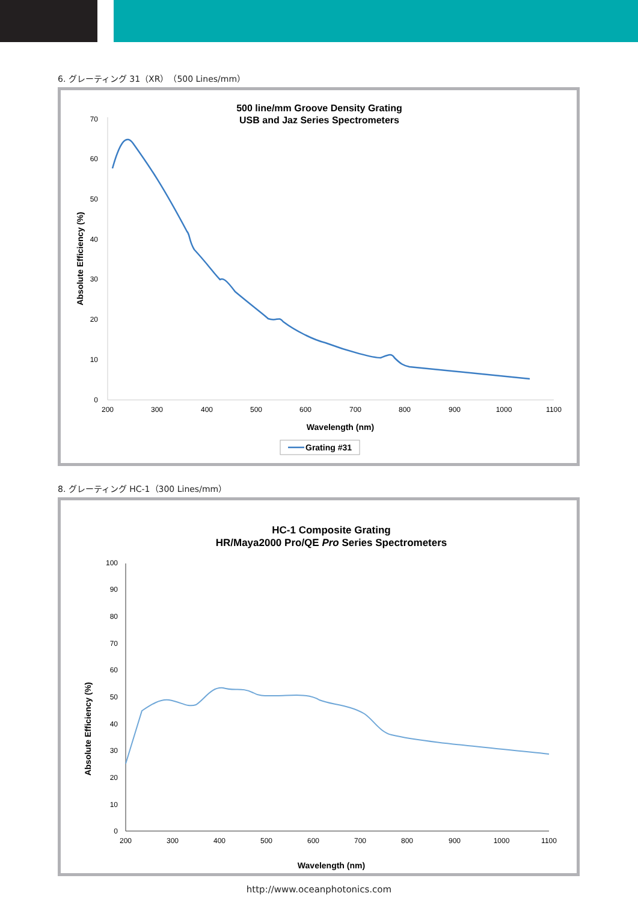6. グレーティング 31（XR）（500 Lines/mm）
500 line/mm Groove Density Grating
USB and Jaz Series Spectrometers
0
10
20
30
40
50
60
70
200
300
400
500
600
700
800
900
1000
1100
Wavelength (nm)
Absolute Efficiency (%)
Grating #31
8. グレーティング HC-1（300 Lines/mm）
HC-1 Composite Grating
HR/Maya2000 Pro/QE Pro Series Spectrometers
0
10
20
30
40
50
60
70
80
90
100
200
300
400
500
600
700
800
900
1000
1100
Wavelength (nm)
Absolute Efficiency (%)
http://www.oceanphotonics.com